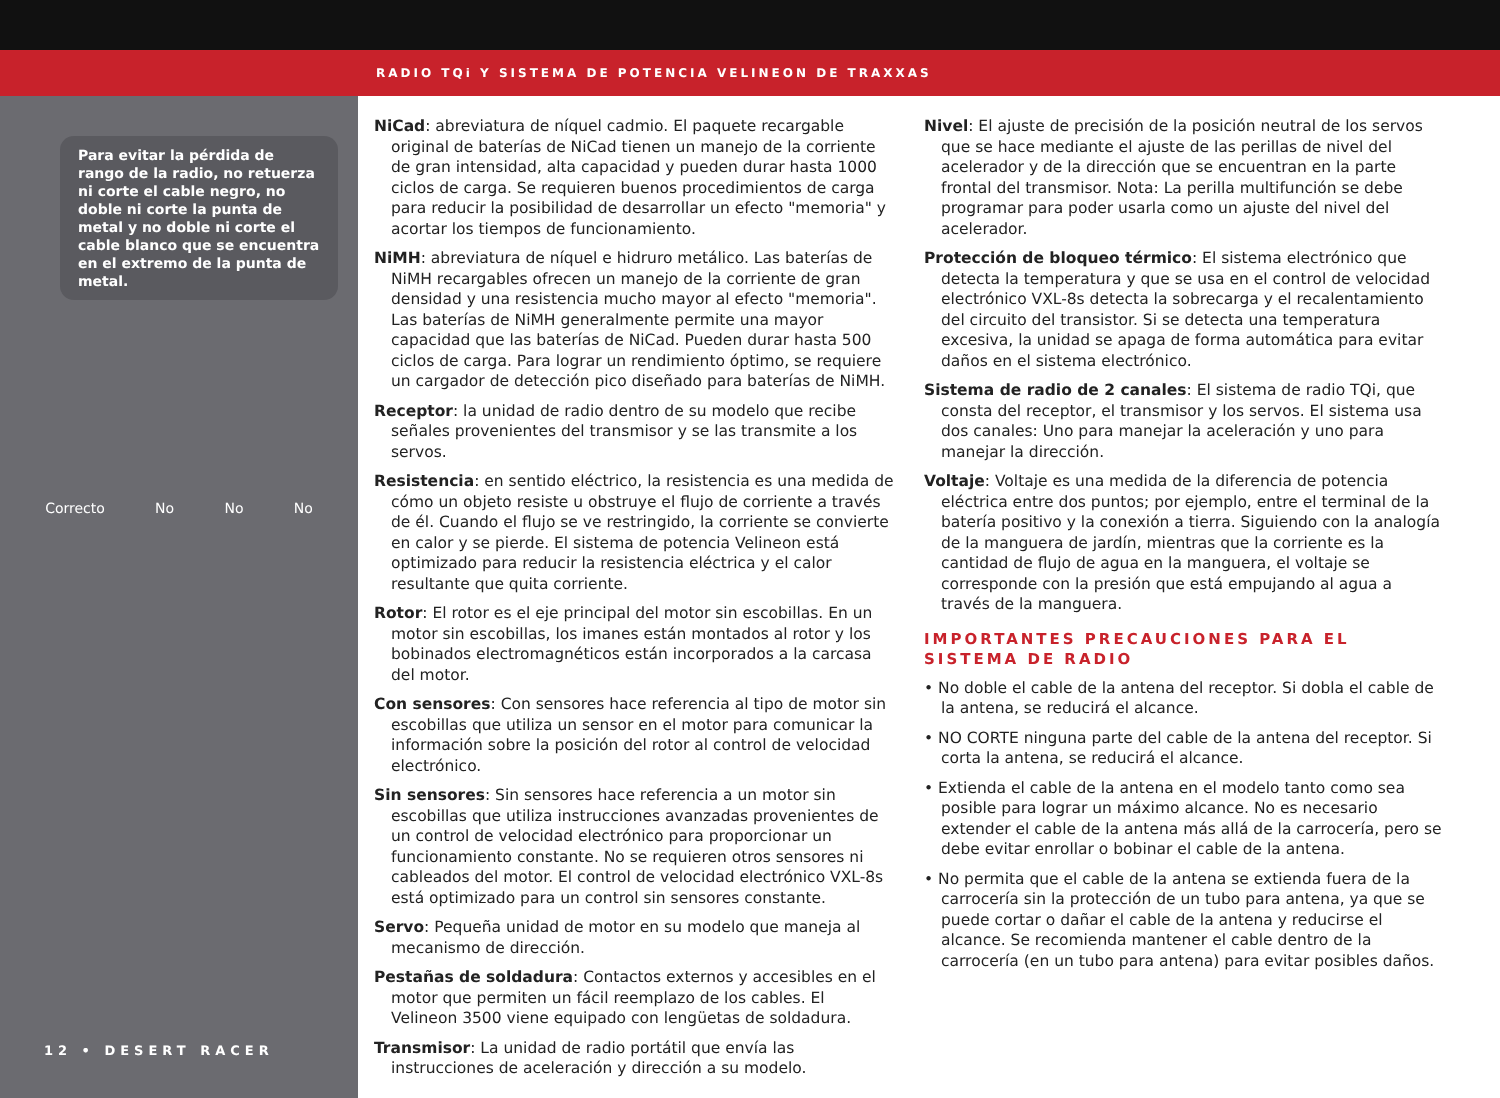RADIO TQi Y SISTEMA DE POTENCIA VELINEON DE TRAXXAS
Para evitar la pérdida de rango de la radio, no retuerza ni corte el cable negro, no doble ni corte la punta de metal y no doble ni corte el cable blanco que se encuentra en el extremo de la punta de metal.
Correcto No No No
12 • DESERT RACER
NiCad: abreviatura de níquel cadmio. El paquete recargable original de baterías de NiCad tienen un manejo de la corriente de gran intensidad, alta capacidad y pueden durar hasta 1000 ciclos de carga. Se requieren buenos procedimientos de carga para reducir la posibilidad de desarrollar un efecto "memoria" y acortar los tiempos de funcionamiento.
NiMH: abreviatura de níquel e hidruro metálico. Las baterías de NiMH recargables ofrecen un manejo de la corriente de gran densidad y una resistencia mucho mayor al efecto "memoria". Las baterías de NiMH generalmente permite una mayor capacidad que las baterías de NiCad. Pueden durar hasta 500 ciclos de carga. Para lograr un rendimiento óptimo, se requiere un cargador de detección pico diseñado para baterías de NiMH.
Receptor: la unidad de radio dentro de su modelo que recibe señales provenientes del transmisor y se las transmite a los servos.
Resistencia: en sentido eléctrico, la resistencia es una medida de cómo un objeto resiste u obstruye el flujo de corriente a través de él. Cuando el flujo se ve restringido, la corriente se convierte en calor y se pierde. El sistema de potencia Velineon está optimizado para reducir la resistencia eléctrica y el calor resultante que quita corriente.
Rotor: El rotor es el eje principal del motor sin escobillas. En un motor sin escobillas, los imanes están montados al rotor y los bobinados electromagnéticos están incorporados a la carcasa del motor.
Con sensores: Con sensores hace referencia al tipo de motor sin escobillas que utiliza un sensor en el motor para comunicar la información sobre la posición del rotor al control de velocidad electrónico.
Sin sensores: Sin sensores hace referencia a un motor sin escobillas que utiliza instrucciones avanzadas provenientes de un control de velocidad electrónico para proporcionar un funcionamiento constante. No se requieren otros sensores ni cableados del motor. El control de velocidad electrónico VXL-8s está optimizado para un control sin sensores constante.
Servo: Pequeña unidad de motor en su modelo que maneja al mecanismo de dirección.
Pestañas de soldadura: Contactos externos y accesibles en el motor que permiten un fácil reemplazo de los cables. El Velineon 3500 viene equipado con lengüetas de soldadura.
Transmisor: La unidad de radio portátil que envía las instrucciones de aceleración y dirección a su modelo.
Nivel: El ajuste de precisión de la posición neutral de los servos que se hace mediante el ajuste de las perillas de nivel del acelerador y de la dirección que se encuentran en la parte frontal del transmisor. Nota: La perilla multifunción se debe programar para poder usarla como un ajuste del nivel del acelerador.
Protección de bloqueo térmico: El sistema electrónico que detecta la temperatura y que se usa en el control de velocidad electrónico VXL-8s detecta la sobrecarga y el recalentamiento del circuito del transistor. Si se detecta una temperatura excesiva, la unidad se apaga de forma automática para evitar daños en el sistema electrónico.
Sistema de radio de 2 canales: El sistema de radio TQi, que consta del receptor, el transmisor y los servos. El sistema usa dos canales: Uno para manejar la aceleración y uno para manejar la dirección.
Voltaje: Voltaje es una medida de la diferencia de potencia eléctrica entre dos puntos; por ejemplo, entre el terminal de la batería positivo y la conexión a tierra. Siguiendo con la analogía de la manguera de jardín, mientras que la corriente es la cantidad de flujo de agua en la manguera, el voltaje se corresponde con la presión que está empujando al agua a través de la manguera.
IMPORTANTES PRECAUCIONES PARA EL SISTEMA DE RADIO
• No doble el cable de la antena del receptor. Si dobla el cable de la antena, se reducirá el alcance.
• NO CORTE ninguna parte del cable de la antena del receptor. Si corta la antena, se reducirá el alcance.
• Extienda el cable de la antena en el modelo tanto como sea posible para lograr un máximo alcance. No es necesario extender el cable de la antena más allá de la carrocería, pero se debe evitar enrollar o bobinar el cable de la antena.
• No permita que el cable de la antena se extienda fuera de la carrocería sin la protección de un tubo para antena, ya que se puede cortar o dañar el cable de la antena y reducirse el alcance. Se recomienda mantener el cable dentro de la carrocería (en un tubo para antena) para evitar posibles daños.